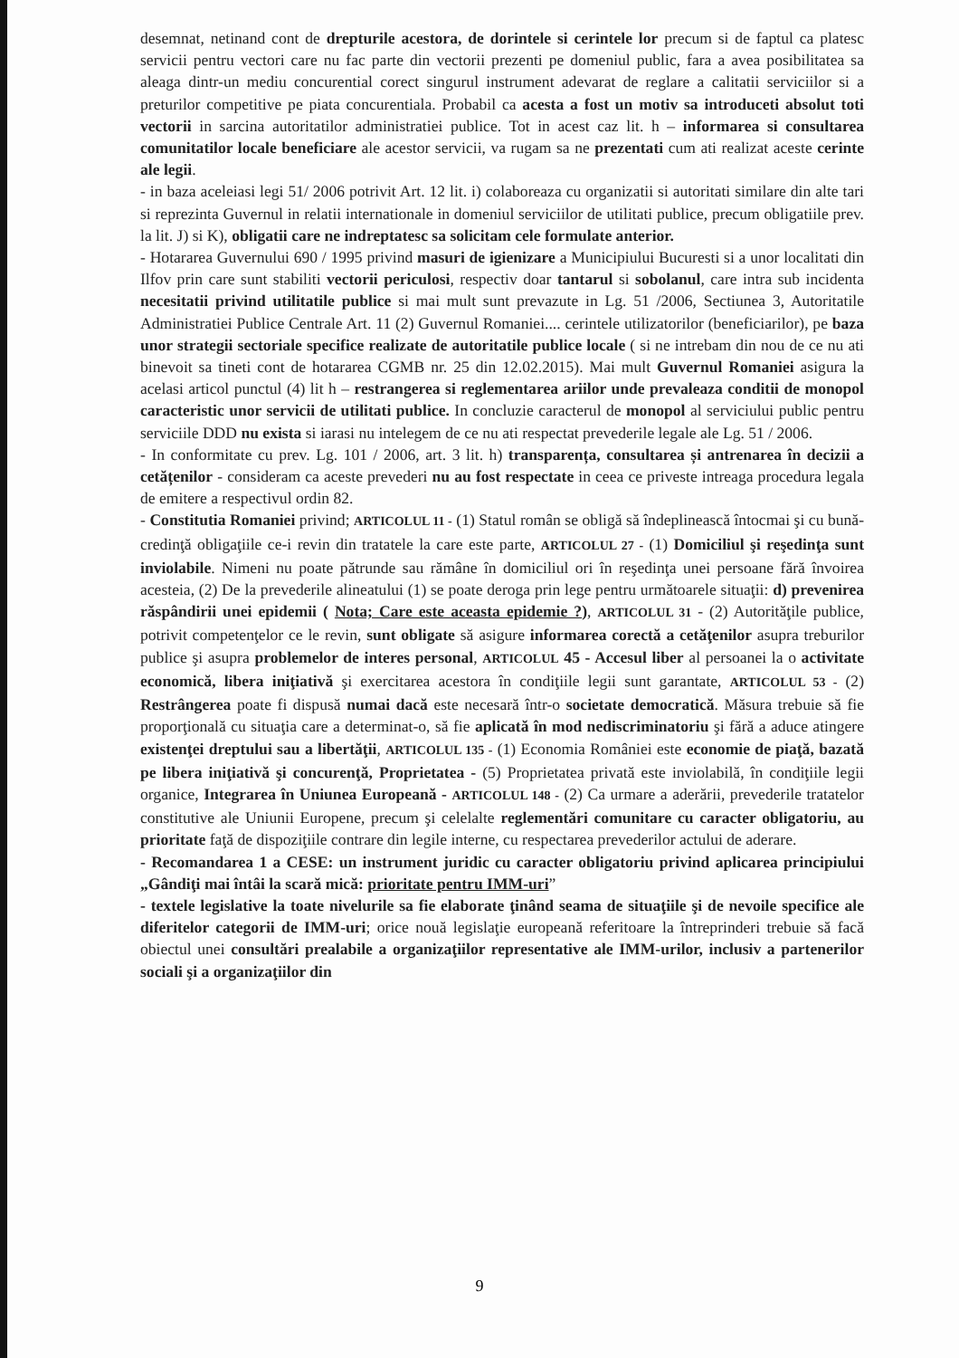desemnat, netinand cont de drepturile acestora, de dorintele si cerintele lor precum si de faptul ca platesc servicii pentru vectori care nu fac parte din vectorii prezenti pe domeniul public, fara a avea posibilitatea sa aleaga dintr-un mediu concurential corect singurul instrument adevarat de reglare a calitatii serviciilor si a preturilor competitive pe piata concurentiala. Probabil ca acesta a fost un motiv sa introduceti absolut toti vectorii in sarcina autoritatilor administratiei publice. Tot in acest caz lit. h – informarea si consultarea comunitatilor locale beneficiare ale acestor servicii, va rugam sa ne prezentati cum ati realizat aceste cerinte ale legii.
- in baza aceleiasi legi 51/ 2006 potrivit Art. 12 lit. i) colaboreaza cu organizatii si autoritati similare din alte tari si reprezinta Guvernul in relatii internationale in domeniul serviciilor de utilitati publice, precum obligatiile prev. la lit. J) si K), obligatii care ne indreptatesc sa solicitam cele formulate anterior.
- Hotararea Guvernului 690 / 1995 privind masuri de igienizare a Municipiului Bucuresti si a unor localitati din Ilfov prin care sunt stabiliti vectorii periculosi, respectiv doar tantarul si sobolanul, care intra sub incidenta necesitatii privind utilitatile publice si mai mult sunt prevazute in Lg. 51 /2006, Sectiunea 3, Autoritatile Administratiei Publice Centrale Art. 11 (2) Guvernul Romaniei.... cerintele utilizatorilor (beneficiarilor), pe baza unor strategii sectoriale specifice realizate de autoritatile publice locale ( si ne intrebam din nou de ce nu ati binevoit sa tineti cont de hotararea CGMB nr. 25 din 12.02.2015). Mai mult Guvernul Romaniei asigura la acelasi articol punctul (4) lit h – restrangerea si reglementarea ariilor unde prevaleaza conditii de monopol caracteristic unor servicii de utilitati publice. In concluzie caracterul de monopol al serviciului public pentru serviciile DDD nu exista si iarasi nu intelegem de ce nu ati respectat prevederile legale ale Lg. 51 / 2006.
- In conformitate cu prev. Lg. 101 / 2006, art. 3 lit. h) transparența, consultarea și antrenarea în decizii a cetățenilor - consideram ca aceste prevederi nu au fost respectate in ceea ce priveste intreaga procedura legala de emitere a respectivul ordin 82.
- Constitutia Romaniei privind; ARTICOLUL 11 - (1) Statul român se obligă să îndeplinească întocmai şi cu bună-credinţă obligaţiile ce-i revin din tratatele la care este parte, ARTICOLUL 27 - (1) Domiciliul şi reşedinţa sunt inviolabile. Nimeni nu poate pătrunde sau rămâne în domiciliul ori în reşedinţa unei persoane fără învoirea acesteia, (2) De la prevederile alineatului (1) se poate deroga prin lege pentru următoarele situaţii: d) prevenirea răspândirii unei epidemii ( Nota; Care este aceasta epidemie ?), ARTICOLUL 31 - (2) Autorităţile publice, potrivit competenţelor ce le revin, sunt obligate să asigure informarea corectă a cetăţenilor asupra treburilor publice şi asupra problemelor de interes personal, ARTICOLUL 45 - Accesul liber al persoanei la o activitate economică, libera iniţiativă şi exercitarea acestora în condiţiile legii sunt garantate, ARTICOLUL 53 - (2) Restrângerea poate fi dispusă numai dacă este necesară într-o societate democratică. Măsura trebuie să fie proporţională cu situaţia care a determinat-o, să fie aplicată în mod nediscriminatoriu şi fără a aduce atingere existenţei dreptului sau a libertăţii, ARTICOLUL 135 - (1) Economia României este economie de piaţă, bazată pe libera iniţiativă şi concurenţă, Proprietatea - (5) Proprietatea privată este inviolabilă, în condiţiile legii organice, Integrarea în Uniunea Europeană - ARTICOLUL 148 - (2) Ca urmare a aderării, prevederile tratatelor constitutive ale Uniunii Europene, precum şi celelalte reglementări comunitare cu caracter obligatoriu, au prioritate faţă de dispoziţiile contrare din legile interne, cu respectarea prevederilor actului de aderare.
- Recomandarea 1 a CESE: un instrument juridic cu caracter obligatoriu privind aplicarea principiului „Gândiţi mai întâi la scară mică: prioritate pentru IMM-uri”
- textele legislative la toate nivelurile sa fie elaborate ţinând seama de situaţiile şi de nevoile specifice ale diferitelor categorii de IMM-uri; orice nouă legislaţie europeană referitoare la întreprinderi trebuie să facă obiectul unei consultări prealabile a organizaţiilor representative ale IMM-urilor, inclusiv a partenerilor sociali şi a organizaţiilor din
9